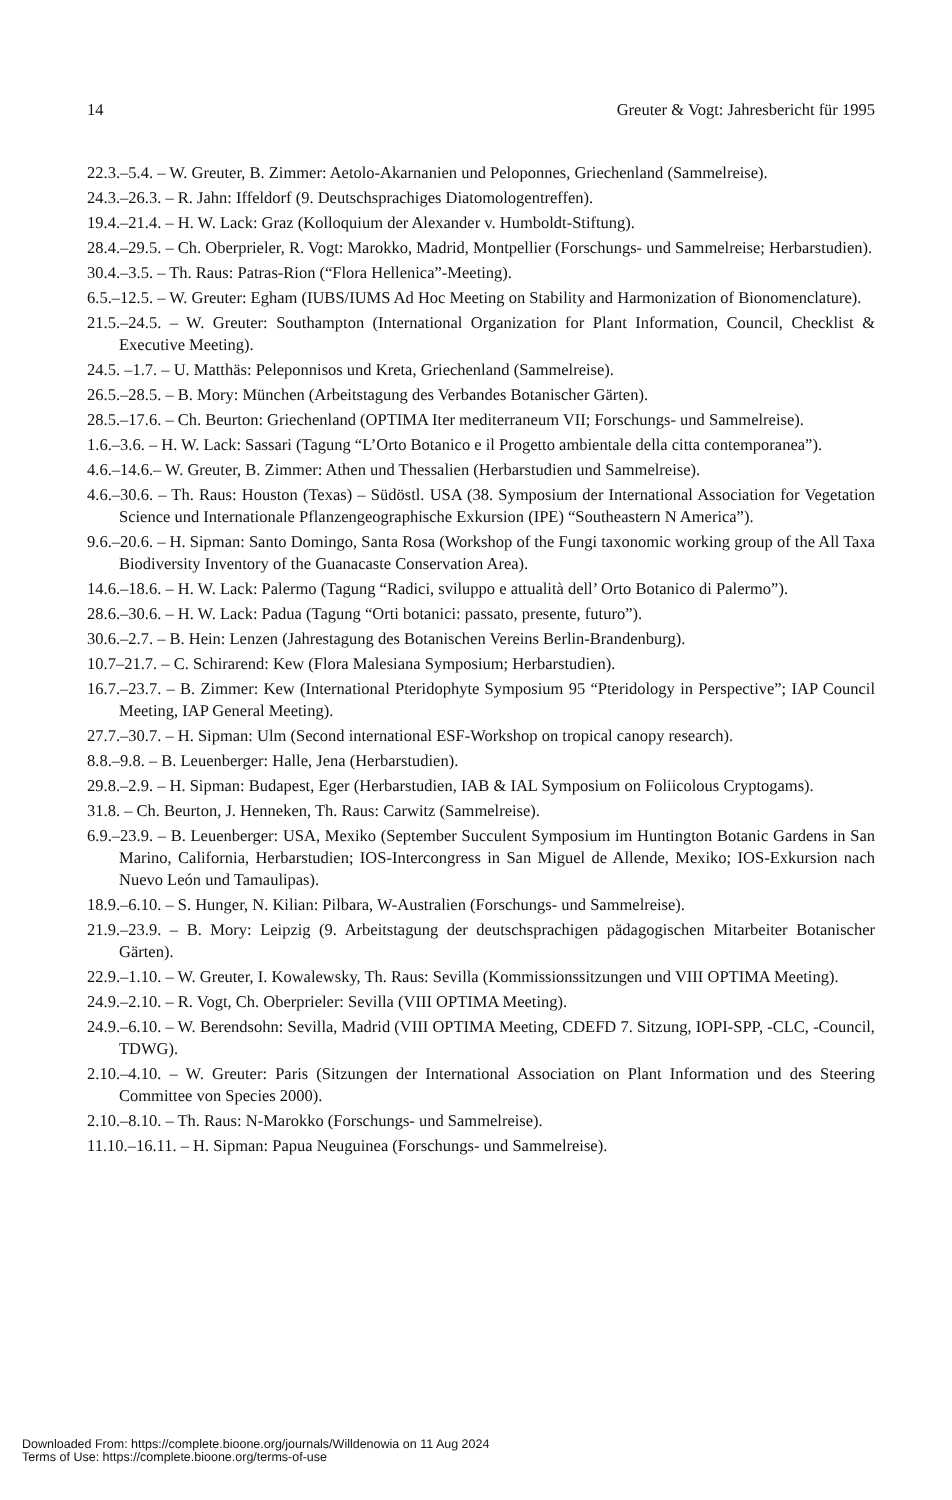14 Greuter & Vogt: Jahresbericht für 1995
22.3.–5.4. – W. Greuter, B. Zimmer: Aetolo-Akarnanien und Peloponnes, Griechenland (Sammelreise).
24.3.–26.3. – R. Jahn: Iffeldorf (9. Deutschsprachiges Diatomologentreffen).
19.4.–21.4. – H. W. Lack: Graz (Kolloquium der Alexander v. Humboldt-Stiftung).
28.4.–29.5. – Ch. Oberprieler, R. Vogt: Marokko, Madrid, Montpellier (Forschungs- und Sammelreise; Herbarstudien).
30.4.–3.5. – Th. Raus: Patras-Rion (“Flora Hellenica”-Meeting).
6.5.–12.5. – W. Greuter: Egham (IUBS/IUMS Ad Hoc Meeting on Stability and Harmonization of Bionomenclature).
21.5.–24.5. – W. Greuter: Southampton (International Organization for Plant Information, Council, Checklist & Executive Meeting).
24.5. –1.7. – U. Matthäs: Peleponnisos und Kreta, Griechenland (Sammelreise).
26.5.–28.5. – B. Mory: München (Arbeitstagung des Verbandes Botanischer Gärten).
28.5.–17.6. – Ch. Beurton: Griechenland (OPTIMA Iter mediterraneum VII; Forschungs- und Sammelreise).
1.6.–3.6. – H. W. Lack: Sassari (Tagung “L’Orto Botanico e il Progetto ambientale della citta contemporanea”).
4.6.–14.6.– W. Greuter, B. Zimmer: Athen und Thessalien (Herbarstudien und Sammelreise).
4.6.–30.6. – Th. Raus: Houston (Texas) – Südöstl. USA (38. Symposium der International Association for Vegetation Science und Internationale Pflanzengeographische Exkursion (IPE) “Southeastern N America”).
9.6.–20.6. – H. Sipman: Santo Domingo, Santa Rosa (Workshop of the Fungi taxonomic working group of the All Taxa Biodiversity Inventory of the Guanacaste Conservation Area).
14.6.–18.6. – H. W. Lack: Palermo (Tagung “Radici, sviluppo e attualità dell’ Orto Botanico di Palermo”).
28.6.–30.6. – H. W. Lack: Padua (Tagung “Orti botanici: passato, presente, futuro”).
30.6.–2.7. – B. Hein: Lenzen (Jahrestagung des Botanischen Vereins Berlin-Brandenburg).
10.7–21.7. – C. Schirarend: Kew (Flora Malesiana Symposium; Herbarstudien).
16.7.–23.7. – B. Zimmer: Kew (International Pteridophyte Symposium 95 “Pteridology in Perspective”; IAP Council Meeting, IAP General Meeting).
27.7.–30.7. – H. Sipman: Ulm (Second international ESF-Workshop on tropical canopy research).
8.8.–9.8. – B. Leuenberger: Halle, Jena (Herbarstudien).
29.8.–2.9. – H. Sipman: Budapest, Eger (Herbarstudien, IAB & IAL Symposium on Foliicolous Cryptogams).
31.8. – Ch. Beurton, J. Henneken, Th. Raus: Carwitz (Sammelreise).
6.9.–23.9. – B. Leuenberger: USA, Mexiko (September Succulent Symposium im Huntington Botanic Gardens in San Marino, California, Herbarstudien; IOS-Intercongress in San Miguel de Allende, Mexiko; IOS-Exkursion nach Nuevo León und Tamaulipas).
18.9.–6.10. – S. Hunger, N. Kilian: Pilbara, W-Australien (Forschungs- und Sammelreise).
21.9.–23.9. – B. Mory: Leipzig (9. Arbeitstagung der deutschsprachigen pädagogischen Mitarbeiter Botanischer Gärten).
22.9.–1.10. – W. Greuter, I. Kowalewsky, Th. Raus: Sevilla (Kommissionssitzungen und VIII OPTIMA Meeting).
24.9.–2.10. – R. Vogt, Ch. Oberprieler: Sevilla (VIII OPTIMA Meeting).
24.9.–6.10. – W. Berendsohn: Sevilla, Madrid (VIII OPTIMA Meeting, CDEFD 7. Sitzung, IOPI-SPP, -CLC, -Council, TDWG).
2.10.–4.10. – W. Greuter: Paris (Sitzungen der International Association on Plant Information und des Steering Committee von Species 2000).
2.10.–8.10. – Th. Raus: N-Marokko (Forschungs- und Sammelreise).
11.10.–16.11. – H. Sipman: Papua Neuguinea (Forschungs- und Sammelreise).
Downloaded From: https://complete.bioone.org/journals/Willdenowia on 11 Aug 2024
Terms of Use: https://complete.bioone.org/terms-of-use